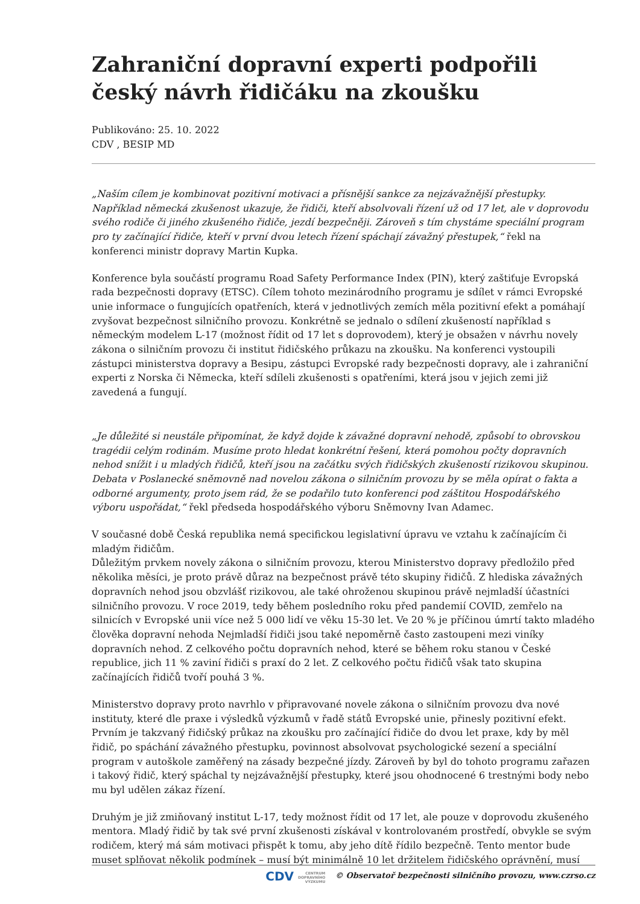Zahraniční dopravní experti podpořili český návrh řidičáku na zkoušku
Publikováno: 25. 10. 2022
CDV , BESIP MD
„Naším cílem je kombinovat pozitivní motivaci a přísnější sankce za nejzávažnější přestupky. Například německá zkušenost ukazuje, že řidiči, kteří absolvovali řízení už od 17 let, ale v doprovodu svého rodiče či jiného zkušeného řidiče, jezdí bezpečněji. Zároveň s tím chystáme speciální program pro ty začínající řidiče, kteří v první dvou letech řízení spáchají závažný přestupek,“ řekl na konferenci ministr dopravy Martin Kupka.
Konference byla součástí programu Road Safety Performance Index (PIN), který zaštiťuje Evropská rada bezpečnosti dopravy (ETSC). Cílem tohoto mezinárodního programu je sdílet v rámci Evropské unie informace o fungujících opatřeních, která v jednotlivých zemích měla pozitivní efekt a pomáhají zvyšovat bezpečnost silničního provozu. Konkrétně se jednalo o sdílení zkušeností například s německým modelem L-17 (možnost řídit od 17 let s doprovodem), který je obsažen v návrhu novely zákona o silničním provozu či institut řidičského průkazu na zkoušku. Na konferenci vystoupili zástupci ministerstva dopravy a Besipu, zástupci Evropské rady bezpečnosti dopravy, ale i zahraniční experti z Norska či Německa, kteří sdíleli zkušenosti s opatřeními, která jsou v jejich zemi již zavedená a fungují.
„Je důležité si neustále připomínat, že když dojde k závažné dopravní nehodě, způsobí to obrovskou tragédii celým rodinám. Musíme proto hledat konkrétní řešení, která pomohou počty dopravních nehod snížit i u mladých řidičů, kteří jsou na začátku svých řidičských zkušeností rizikovou skupinou. Debata v Poslanecké sněmovně nad novelou zákona o silničním provozu by se měla opírat o fakta a odborné argumenty, proto jsem rád, že se podařilo tuto konferenci pod záštitou Hospodářského výboru uspořádat,“ řekl předseda hospodářského výboru Sněmovny Ivan Adamec.
V současné době Česká republika nemá specifickou legislativní úpravu ve vztahu k začínajícím či mladým řidičům.
Důležitým prvkem novely zákona o silničním provozu, kterou Ministerstvo dopravy předložilo před několika měsíci, je proto právě důraz na bezpečnost právě této skupiny řidičů. Z hlediska závažných dopravních nehod jsou obzvlášť rizikovou, ale také ohroženou skupinou právě nejmladší účastníci silničního provozu. V roce 2019, tedy během posledního roku před pandemií COVID, zemřelo na silnicích v Evropské unii více než 5 000 lidí ve věku 15-30 let. Ve 20 % je příčinou úmrtí takto mladého člověka dopravní nehoda Nejmladší řidiči jsou také nepoměrně často zastoupeni mezi viníky dopravních nehod. Z celkového počtu dopravních nehod, které se během roku stanou v České republice, jich 11 % zaviní řidiči s praxí do 2 let. Z celkového počtu řidičů však tato skupina začínajících řidičů tvoří pouhá 3 %.
Ministerstvo dopravy proto navrhlo v připravované novele zákona o silničním provozu dva nové instituty, které dle praxe i výsledků výzkumů v řadě států Evropské unie, přinesly pozitivní efekt. Prvním je takzvaný řidičský průkaz na zkoušku pro začínající řidiče do dvou let praxe, kdy by měl řidič, po spáchání závažného přestupku, povinnost absolvovat psychologické sezení a speciální program v autoškole zaměřený na zásady bezpečné jízdy. Zároveň by byl do tohoto programu zařazen i takový řidič, který spáchal ty nejzávažnější přestupky, které jsou ohodnocené 6 trestnými body nebo mu byl udělen zákaz řízení.
Druhým je již zmiňovaný institut L-17, tedy možnost řídit od 17 let, ale pouze v doprovodu zkušeného mentora. Mladý řidič by tak své první zkušenosti získával v kontrolovaném prostředí, obvykle se svým rodičem, který má sám motivaci přispět k tomu, aby jeho dítě řídilo bezpečně. Tento mentor bude muset splňovat několik podmínek – musí být minimálně 10 let držitelem řidičského oprávnění, musí
CDV CENTRUM
DOPRAVNÍHO
VÝZKUMU © Observatoř bezpečnosti silničního provozu, www.czrso.cz